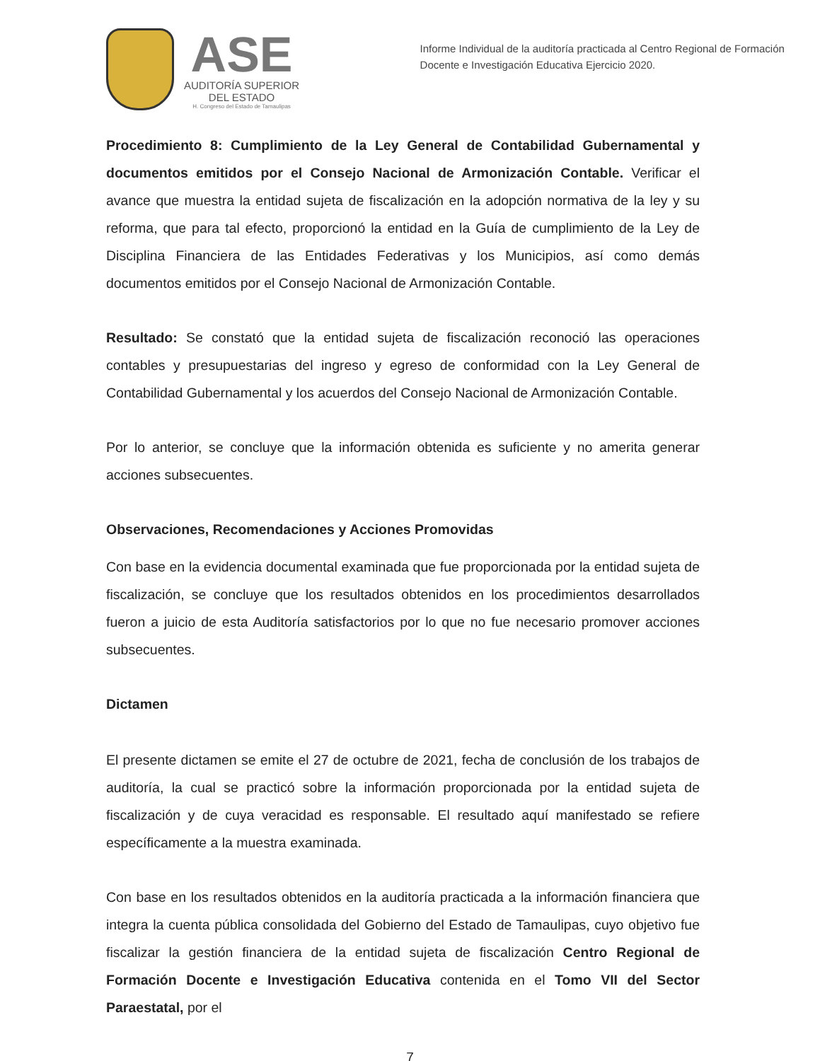ASE
AUDITORÍA SUPERIOR
DEL ESTADO
H. Congreso del Estado de Tamaulipas
Informe Individual de la auditoría practicada al Centro Regional de Formación Docente e Investigación Educativa Ejercicio 2020.
Procedimiento 8: Cumplimiento de la Ley General de Contabilidad Gubernamental y documentos emitidos por el Consejo Nacional de Armonización Contable. Verificar el avance que muestra la entidad sujeta de fiscalización en la adopción normativa de la ley y su reforma, que para tal efecto, proporcionó la entidad en la Guía de cumplimiento de la Ley de Disciplina Financiera de las Entidades Federativas y los Municipios, así como demás documentos emitidos por el Consejo Nacional de Armonización Contable.
Resultado: Se constató que la entidad sujeta de fiscalización reconoció las operaciones contables y presupuestarias del ingreso y egreso de conformidad con la Ley General de Contabilidad Gubernamental y los acuerdos del Consejo Nacional de Armonización Contable.
Por lo anterior, se concluye que la información obtenida es suficiente y no amerita generar acciones subsecuentes.
Observaciones, Recomendaciones y Acciones Promovidas
Con base en la evidencia documental examinada que fue proporcionada por la entidad sujeta de fiscalización, se concluye que los resultados obtenidos en los procedimientos desarrollados fueron a juicio de esta Auditoría satisfactorios por lo que no fue necesario promover acciones subsecuentes.
Dictamen
El presente dictamen se emite el 27 de octubre de 2021, fecha de conclusión de los trabajos de auditoría, la cual se practicó sobre la información proporcionada por la entidad sujeta de fiscalización y de cuya veracidad es responsable. El resultado aquí manifestado se refiere específicamente a la muestra examinada.
Con base en los resultados obtenidos en la auditoría practicada a la información financiera que integra la cuenta pública consolidada del Gobierno del Estado de Tamaulipas, cuyo objetivo fue fiscalizar la gestión financiera de la entidad sujeta de fiscalización Centro Regional de Formación Docente e Investigación Educativa contenida en el Tomo VII del Sector Paraestatal, por el
7